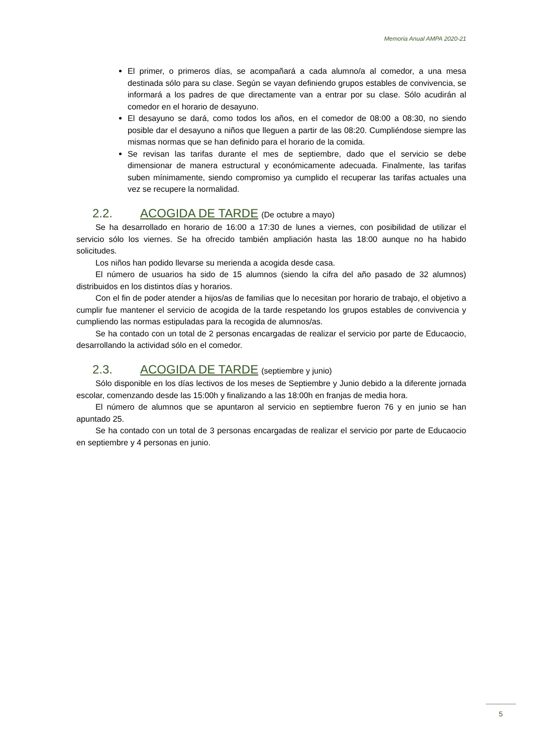Memoria Anual AMPA 2020-21
El primer, o primeros días, se acompañará a cada alumno/a al comedor, a una mesa destinada sólo para su clase. Según se vayan definiendo grupos estables de convivencia, se informará a los padres de que directamente van a entrar por su clase. Sólo acudirán al comedor en el horario de desayuno.
El desayuno se dará, como todos los años, en el comedor de 08:00 a 08:30, no siendo posible dar el desayuno a niños que lleguen a partir de las 08:20. Cumpliéndose siempre las mismas normas que se han definido para el horario de la comida.
Se revisan las tarifas durante el mes de septiembre, dado que el servicio se debe dimensionar de manera estructural y económicamente adecuada. Finalmente, las tarifas suben mínimamente, siendo compromiso ya cumplido el recuperar las tarifas actuales una vez se recupere la normalidad.
2.2. ACOGIDA DE TARDE (De octubre a mayo)
Se ha desarrollado en horario de 16:00 a 17:30 de lunes a viernes, con posibilidad de utilizar el servicio sólo los viernes. Se ha ofrecido también ampliación hasta las 18:00 aunque no ha habido solicitudes.
Los niños han podido llevarse su merienda a acogida desde casa.
El número de usuarios ha sido de 15 alumnos (siendo la cifra del año pasado de 32 alumnos) distribuidos en los distintos días y horarios.
Con el fin de poder atender a hijos/as de familias que lo necesitan por horario de trabajo, el objetivo a cumplir fue mantener el servicio de acogida de la tarde respetando los grupos estables de convivencia y cumpliendo las normas estipuladas para la recogida de alumnos/as.
Se ha contado con un total de 2 personas encargadas de realizar el servicio por parte de Educaocio, desarrollando la actividad sólo en el comedor.
2.3. ACOGIDA DE TARDE (septiembre y junio)
Sólo disponible en los días lectivos de los meses de Septiembre y Junio debido a la diferente jornada escolar, comenzando desde las 15:00h y finalizando a las 18:00h en franjas de media hora.
El número de alumnos que se apuntaron al servicio en septiembre fueron 76 y en junio se han apuntado 25.
Se ha contado con un total de 3 personas encargadas de realizar el servicio por parte de Educaocio en septiembre y 4 personas en junio.
5